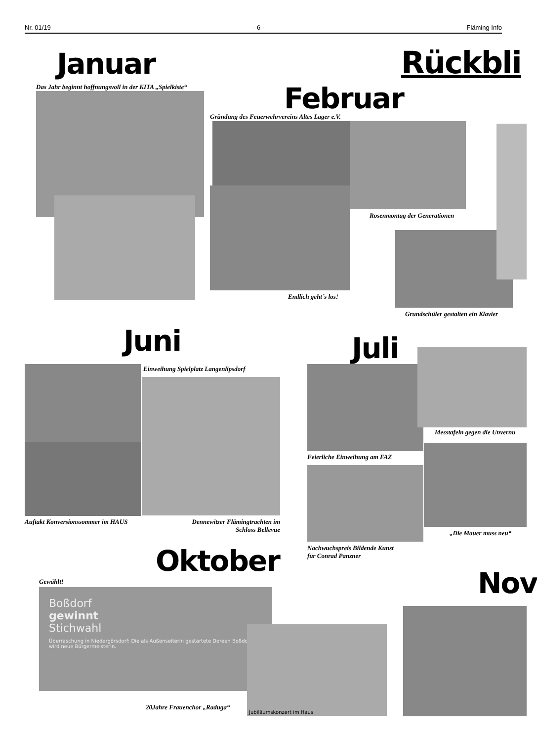Nr. 01/19 - 6 - Fläming Info
Januar Rückbli
Das Jahr beginnt hoffnungsvoll in der KITA „Spielkiste“
Februar
Gründung des Feuerwehrvereins Altes Lager e.V.
Rosenmontag der Generationen
Endlich geht´s los!
Grundschüler gestalten ein Klavier
Juni
Juli
Einweihung Spielplatz Langenlipsdorf
Auftakt Konversionssommer im HAUS
Dennewitzer Flämingtrachten im Schloss Bellevue
Messtafeln gegen die Unvernu
Feierliche Einweihung am FAZ
„Die Mauer muss neu“
Nachwuchspreis Bildende Kunst
für Conrad Panzner
Oktober
Nov
Gewählt!
Boßdorf
gewinnt
Stichwahl
Überraschung in Niedergörsdorf: Die als Außenseiterin gestartete Doreen Boßdorf wird neue Bürgermeisterin.
Jubiläumskonzert im Haus
20Jahre Frauenchor „Raduga“